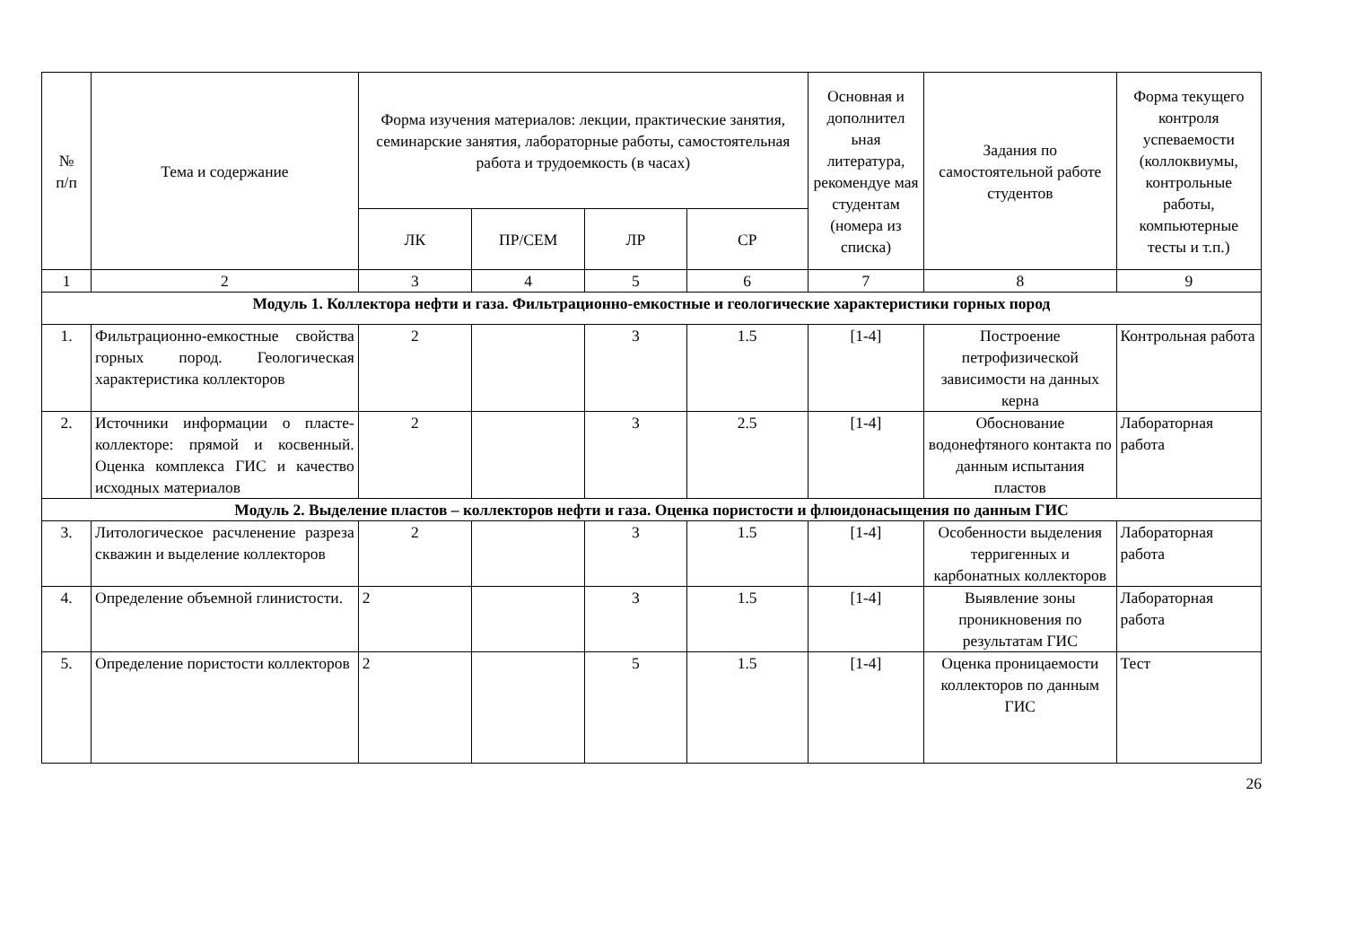| № п/п | Тема и содержание | Форма изучения материалов: лекции, практические занятия, семинарские занятия, лабораторные работы, самостоятельная работа и трудоемкость (в часах) | | | | Основная и дополнител ьная литература, рекомендуе мая студентам (номера из списка) | Задания по самостоятельной работе студентов | Форма текущего контроля успеваемости (коллоквиумы, контрольные работы, компьютерные тесты и т.п.) |
| --- | --- | --- | --- | --- | --- | --- | --- | --- |
| | | ЛК | ПР/СЕМ | ЛР | СР | | | |
| 1 | 2 | 3 | 4 | 5 | 6 | 7 | 8 | 9 |
| Модуль 1. Коллектора нефти и газа. Фильтрационно-емкостные и геологические характеристики горных пород | | | | | | | | |
| 1. | Фильтрационно-емкостные свойства горных пород. Геологическая характеристика коллекторов | 2 | | 3 | 1.5 | [1-4] | Построение петрофизической зависимости на данных керна | Контрольная работа |
| 2. | Источники информации о пласте-коллекторе: прямой и косвенный. Оценка комплекса ГИС и качество исходных материалов | 2 | | 3 | 2.5 | [1-4] | Обоснование водонефтяного контакта по данным испытания пластов | Лабораторная работа |
| Модуль 2. Выделение пластов – коллекторов нефти и газа. Оценка пористости и флюидонасыщения по данным ГИС | | | | | | | | |
| 3. | Литологическое расчленение разреза скважин и выделение коллекторов | 2 | | 3 | 1.5 | [1-4] | Особенности выделения терригенных и карбонатных коллекторов | Лабораторная работа |
| 4. | Определение объемной глинистости. | 2 | | 3 | 1.5 | [1-4] | Выявление зоны проникновения по результатам ГИС | Лабораторная работа |
| 5. | Определение пористости коллекторов | 2 | | 5 | 1.5 | [1-4] | Оценка проницаемости коллекторов по данным ГИС | Тест |
26